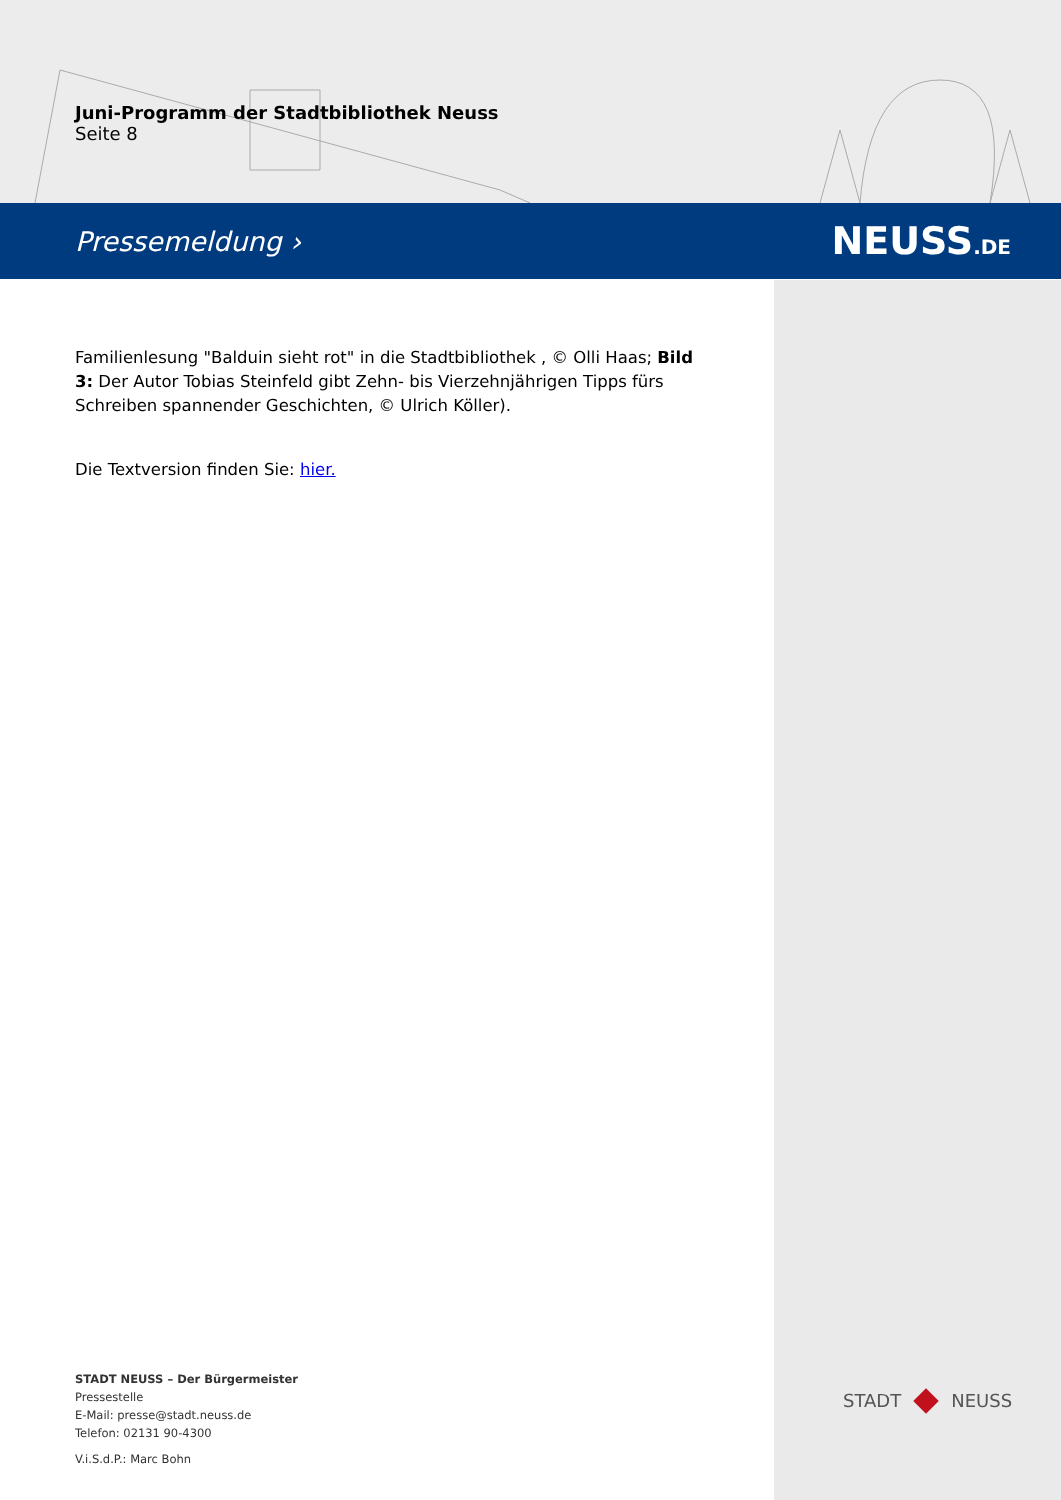Juni-Programm der Stadtbibliothek Neuss
Seite 8
Pressemeldung › NEUSS.DE
Familienlesung "Balduin sieht rot" in die Stadtbibliothek , © Olli Haas; Bild 3: Der Autor Tobias Steinfeld gibt Zehn- bis Vierzehnjährigen Tipps fürs Schreiben spannender Geschichten, © Ulrich Köller).
Die Textversion finden Sie: hier.
STADT NEUSS – Der Bürgermeister
Pressestelle
E-Mail: presse@stadt.neuss.de
Telefon: 02131 90-4300
V.i.S.d.P.: Marc Bohn
STADT NEUSS